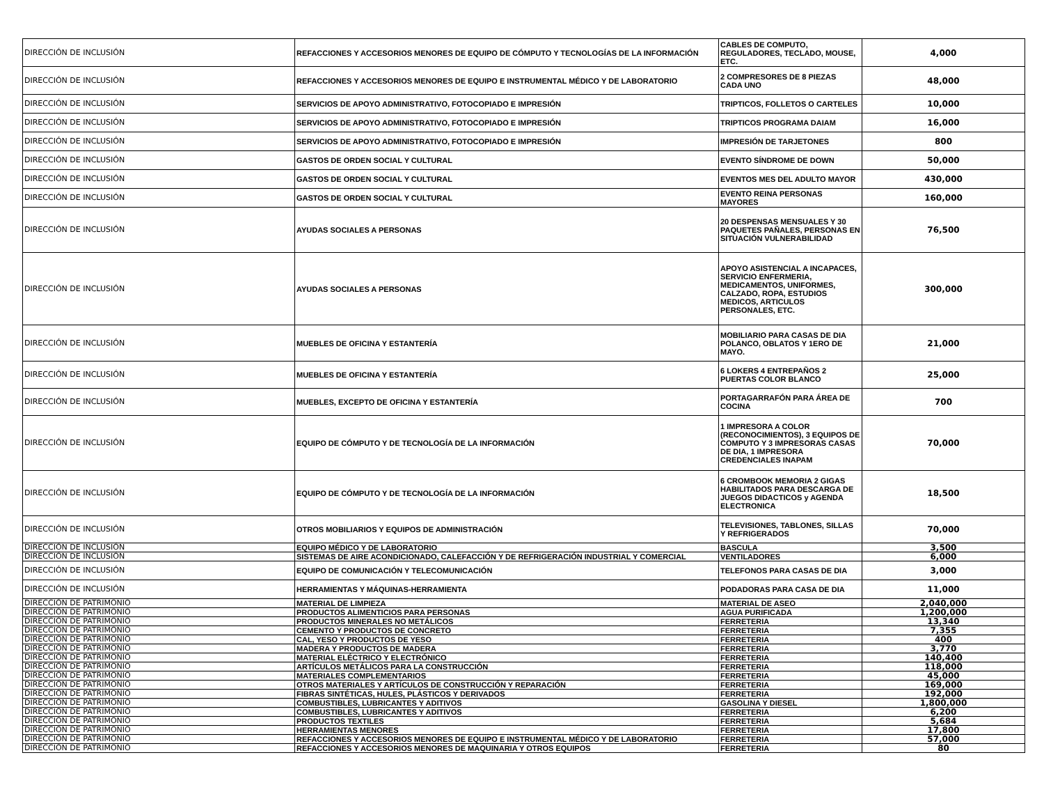| DIRECCIÓN DE INCLUSIÓN | REFACCIONES Y ACCESORIOS MENORES DE EQUIPO DE CÓMPUTO Y TECNOLOGÍAS DE LA INFORMACIÓN | CABLES DE COMPUTO, REGULADORES, TECLADO, MOUSE, ETC. | 4,000 |
| DIRECCIÓN DE INCLUSIÓN | REFACCIONES Y ACCESORIOS MENORES DE EQUIPO E INSTRUMENTAL MÉDICO Y DE LABORATORIO | 2 COMPRESORES DE 8 PIEZAS CADA UNO | 48,000 |
| DIRECCIÓN DE INCLUSIÓN | SERVICIOS DE APOYO ADMINISTRATIVO, FOTOCOPIADO E IMPRESIÓN | TRIPTICOS, FOLLETOS O CARTELES | 10,000 |
| DIRECCIÓN DE INCLUSIÓN | SERVICIOS DE APOYO ADMINISTRATIVO, FOTOCOPIADO E IMPRESIÓN | TRIPTICOS PROGRAMA DAIAM | 16,000 |
| DIRECCIÓN DE INCLUSIÓN | SERVICIOS DE APOYO ADMINISTRATIVO, FOTOCOPIADO E IMPRESIÓN | IMPRESIÓN DE TARJETONES | 800 |
| DIRECCIÓN DE INCLUSIÓN | GASTOS DE ORDEN SOCIAL Y CULTURAL | EVENTO SÍNDROME DE DOWN | 50,000 |
| DIRECCIÓN DE INCLUSIÓN | GASTOS DE ORDEN SOCIAL Y CULTURAL | EVENTOS MES DEL ADULTO MAYOR | 430,000 |
| DIRECCIÓN DE INCLUSIÓN | GASTOS DE ORDEN SOCIAL Y CULTURAL | EVENTO REINA PERSONAS MAYORES | 160,000 |
| DIRECCIÓN DE INCLUSIÓN | AYUDAS SOCIALES A PERSONAS | 20 DESPENSAS MENSUALES Y 30 PAQUETES PAÑALES, PERSONAS EN SITUACIÓN VULNERABILIDAD | 76,500 |
| DIRECCIÓN DE INCLUSIÓN | AYUDAS SOCIALES A PERSONAS | APOYO ASISTENCIAL A INCAPACES, SERVICIO ENFERMERIA, MEDICAMENTOS, UNIFORMES, CALZADO, ROPA, ESTUDIOS MEDICOS, ARTICULOS PERSONALES, ETC. | 300,000 |
| DIRECCIÓN DE INCLUSIÓN | MUEBLES DE OFICINA Y ESTANTERÍA | MOBILIARIO PARA CASAS DE DIA POLANCO, OBLATOS Y 1ERO DE MAYO. | 21,000 |
| DIRECCIÓN DE INCLUSIÓN | MUEBLES DE OFICINA Y ESTANTERÍA | 6 LOKERS 4 ENTREPAÑOS 2 PUERTAS COLOR BLANCO | 25,000 |
| DIRECCIÓN DE INCLUSIÓN | MUEBLES, EXCEPTO DE OFICINA Y ESTANTERÍA | PORTAGARRAFÓN PARA ÁREA DE COCINA | 700 |
| DIRECCIÓN DE INCLUSIÓN | EQUIPO DE CÓMPUTO Y DE TECNOLOGÍA DE LA INFORMACIÓN | 1 IMPRESORA A COLOR (RECONOCIMIENTOS), 3 EQUIPOS DE COMPUTO Y 3 IMPRESORAS CASAS DE DIA, 1 IMPRESORA CREDENCIALES INAPAM | 70,000 |
| DIRECCIÓN DE INCLUSIÓN | EQUIPO DE CÓMPUTO Y DE TECNOLOGÍA DE LA INFORMACIÓN | 6 CROMBOOK MEMORIA 2 GIGAS HABILITADOS PARA DESCARGA DE JUEGOS DIDACTICOS y AGENDA ELECTRONICA | 18,500 |
| DIRECCIÓN DE INCLUSIÓN | OTROS MOBILIARIOS Y EQUIPOS DE ADMINISTRACIÓN | TELEVISIONES, TABLONES, SILLAS Y REFRIGERADOS | 70,000 |
| DIRECCIÓN DE INCLUSIÓN | EQUIPO MÉDICO Y DE LABORATORIO | BASCULA | 3,500 |
| DIRECCIÓN DE INCLUSIÓN | SISTEMAS DE AIRE ACONDICIONADO, CALEFACCIÓN Y DE REFRIGERACIÓN INDUSTRIAL Y COMERCIAL | VENTILADORES | 6,000 |
| DIRECCIÓN DE INCLUSIÓN | EQUIPO DE COMUNICACIÓN Y TELECOMUNICACIÓN | TELEFONOS PARA CASAS DE DIA | 3,000 |
| DIRECCIÓN DE INCLUSIÓN | HERRAMIENTAS Y MÁQUINAS-HERRAMIENTA | PODADORAS PARA CASA DE DIA | 11,000 |
| DIRECCIÓN DE PATRIMONIO | MATERIAL DE LIMPIEZA | MATERIAL DE ASEO | 2,040,000 |
| DIRECCIÓN DE PATRIMONIO | PRODUCTOS ALIMENTICIOS PARA PERSONAS | AGUA PURIFICADA | 1,200,000 |
| DIRECCIÓN DE PATRIMONIO | PRODUCTOS MINERALES NO METÁLICOS | FERRETERIA | 13,340 |
| DIRECCIÓN DE PATRIMONIO | CEMENTO Y PRODUCTOS DE CONCRETO | FERRETERIA | 7,355 |
| DIRECCIÓN DE PATRIMONIO | CAL, YESO Y PRODUCTOS DE YESO | FERRETERIA | 400 |
| DIRECCIÓN DE PATRIMONIO | MADERA Y PRODUCTOS DE MADERA | FERRETERIA | 3,770 |
| DIRECCIÓN DE PATRIMONIO | MATERIAL ELÉCTRICO Y ELECTRÓNICO | FERRETERIA | 140,400 |
| DIRECCIÓN DE PATRIMONIO | ARTÍCULOS METÁLICOS PARA LA CONSTRUCCIÓN | FERRETERIA | 118,000 |
| DIRECCIÓN DE PATRIMONIO | MATERIALES COMPLEMENTARIOS | FERRETERIA | 45,000 |
| DIRECCIÓN DE PATRIMONIO | OTROS MATERIALES Y ARTÍCULOS DE CONSTRUCCIÓN Y REPARACIÓN | FERRETERIA | 169,000 |
| DIRECCIÓN DE PATRIMONIO | FIBRAS SINTÉTICAS, HULES, PLÁSTICOS Y DERIVADOS | FERRETERIA | 192,000 |
| DIRECCIÓN DE PATRIMONIO | COMBUSTIBLES, LUBRICANTES Y ADITIVOS | GASOLINA Y DIESEL | 1,800,000 |
| DIRECCIÓN DE PATRIMONIO | COMBUSTIBLES, LUBRICANTES Y ADITIVOS | FERRETERIA | 6,200 |
| DIRECCIÓN DE PATRIMONIO | PRODUCTOS TEXTILES | FERRETERIA | 5,684 |
| DIRECCIÓN DE PATRIMONIO | HERRAMIENTAS MENORES | FERRETERIA | 17,800 |
| DIRECCIÓN DE PATRIMONIO | REFACCIONES Y ACCESORIOS MENORES DE EQUIPO E INSTRUMENTAL MÉDICO Y DE LABORATORIO | FERRETERIA | 57,000 |
| DIRECCIÓN DE PATRIMONIO | REFACCIONES Y ACCESORIOS MENORES DE MAQUINARIA Y OTROS EQUIPOS | FERRETERIA | 80 |